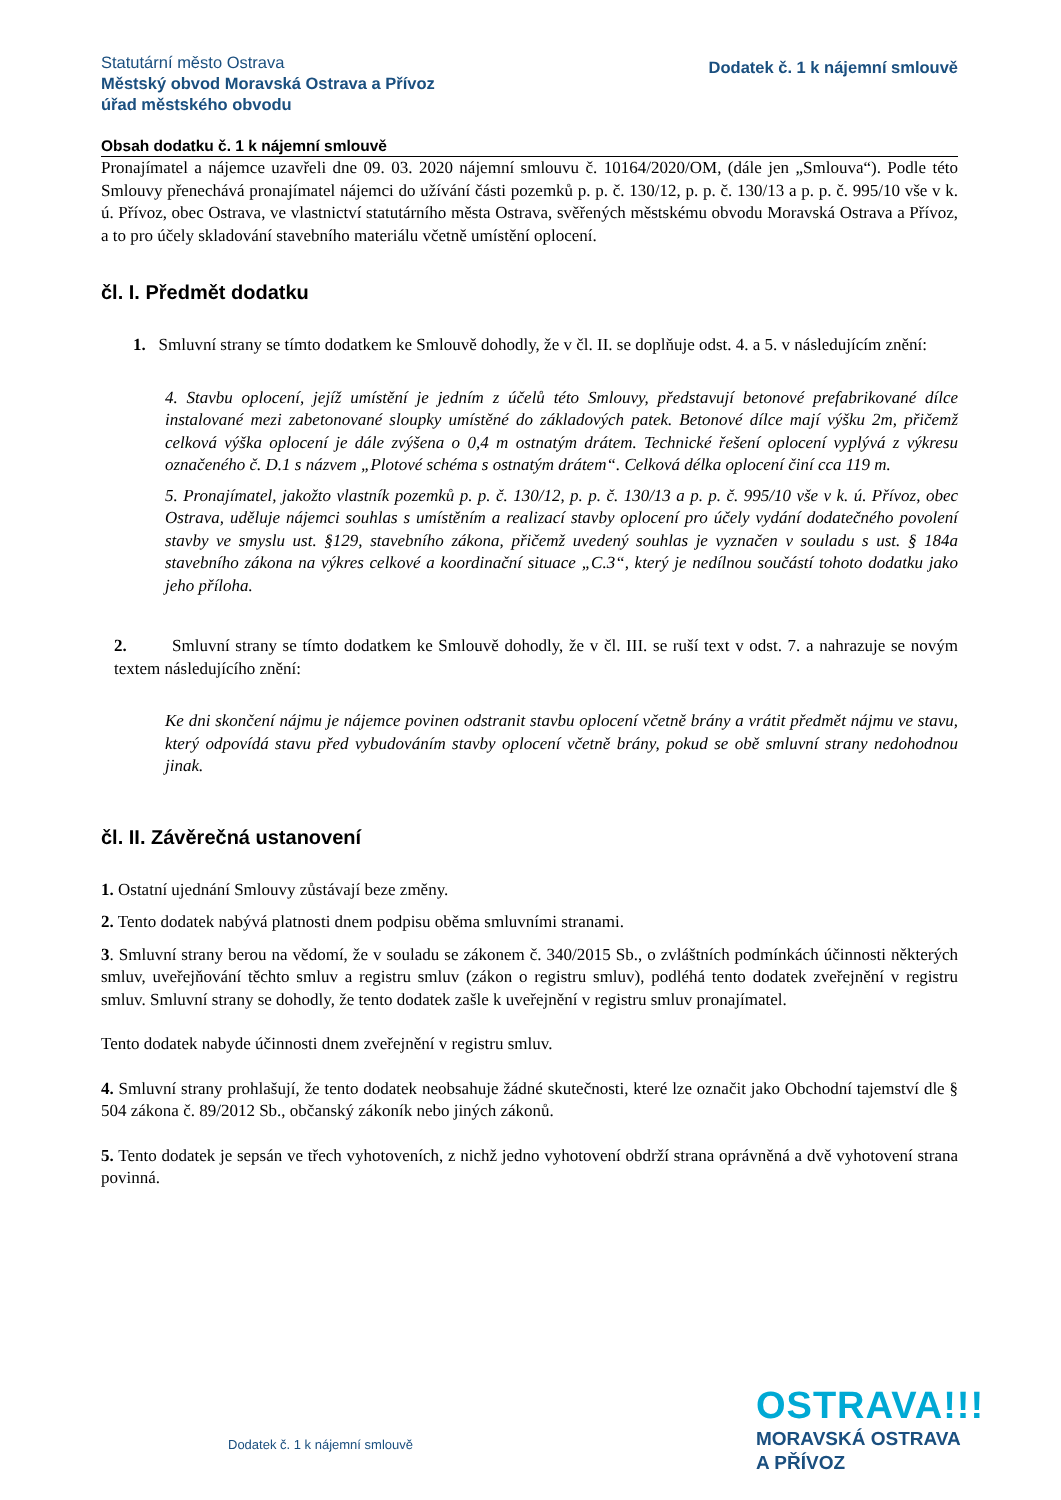Statutární město Ostrava
Městský obvod Moravská Ostrava a Přívoz
úřad městského obvodu
Dodatek č. 1 k nájemní smlouvě
Obsah dodatku č. 1 k nájemní smlouvě
Pronajímatel a nájemce uzavřeli dne 09. 03. 2020 nájemní smlouvu č. 10164/2020/OM, (dále jen „Smlouva“). Podle této Smlouvy přenechává pronajímatel nájemci do užívání části pozemků p. p. č. 130/12, p. p. č. 130/13 a p. p. č. 995/10 vše v k. ú. Přívoz, obec Ostrava, ve vlastnictví statutárního města Ostrava, svěřených městskému obvodu Moravská Ostrava a Přívoz, a to pro účely skladování stavebního materiálu včetně umístění oplocení.
čl. I. Předmět dodatku
1. Smluvní strany se tímto dodatkem ke Smlouvě dohodly, že v čl. II. se doplňuje odst. 4. a 5. v následujícím znění:
4. Stavbu oplocení, jejíž umístění je jedním z účelů této Smlouvy, představují betonové prefabrikované dílce instalované mezi zabetonované sloupky umístěné do základových patek. Betonové dílce mají výšku 2m, přičemž celková výška oplocení je dále zvýšena o 0,4 m ostnatým drátem. Technické řešení oplocení vyplývá z výkresu označeného č. D.1 s názvem „Plotové schéma s ostnatým drátem“. Celková délka oplocení činí cca 119 m.
5. Pronajímatel, jakožto vlastník pozemků p. p. č. 130/12, p. p. č. 130/13 a p. p. č. 995/10 vše v k. ú. Přívoz, obec Ostrava, uděluje nájemci souhlas s umístěním a realizací stavby oplocení pro účely vydání dodatečného povolení stavby ve smyslu ust. §129, stavebního zákona, přičemž uvedený souhlas je vyznačen v souladu s ust. § 184a stavebního zákona na výkres celkové a koordinační situace „C.3“, který je nedílnou součástí tohoto dodatku jako jeho příloha.
2. Smluvní strany se tímto dodatkem ke Smlouvě dohodly, že v čl. III. se ruší text v odst. 7. a nahrazuje se novým textem následujícího znění:
Ke dni skončení nájmu je nájemce povinen odstranit stavbu oplocení včetně brány a vrátit předmět nájmu ve stavu, který odpovídá stavu před vybudováním stavby oplocení včetně brány, pokud se obě smluvní strany nedohodnou jinak.
čl. II. Závěrečná ustanovení
1. Ostatní ujednání Smlouvy zůstávají beze změny.
2. Tento dodatek nabývá platnosti dnem podpisu oběma smluvními stranami.
3. Smluvní strany berou na vědomí, že v souladu se zákonem č. 340/2015 Sb., o zvláštních podmínkách účinnosti některých smluv, uveřejňování těchto smluv a registru smluv (zákon o registru smluv), podléhá tento dodatek zveřejnění v registru smluv. Smluvní strany se dohodly, že tento dodatek zašle k uveřejnění v registru smluv pronajímatel.
Tento dodatek nabyde účinnosti dnem zveřejnění v registru smluv.
4. Smluvní strany prohlašují, že tento dodatek neobsahuje žádné skutečnosti, které lze označit jako Obchodní tajemství dle § 504 zákona č. 89/2012 Sb., občanský zákoník nebo jiných zákonů.
5. Tento dodatek je sepsán ve třech vyhotoveních, z nichž jedno vyhotovení obdrží strana oprávněná a dvě vyhotovení strana povinná.
Dodatek č. 1 k nájemní smlouvě
OSTRAVA!!!
MORAVSKÁ OSTRAVA
A PŘÍVOZ